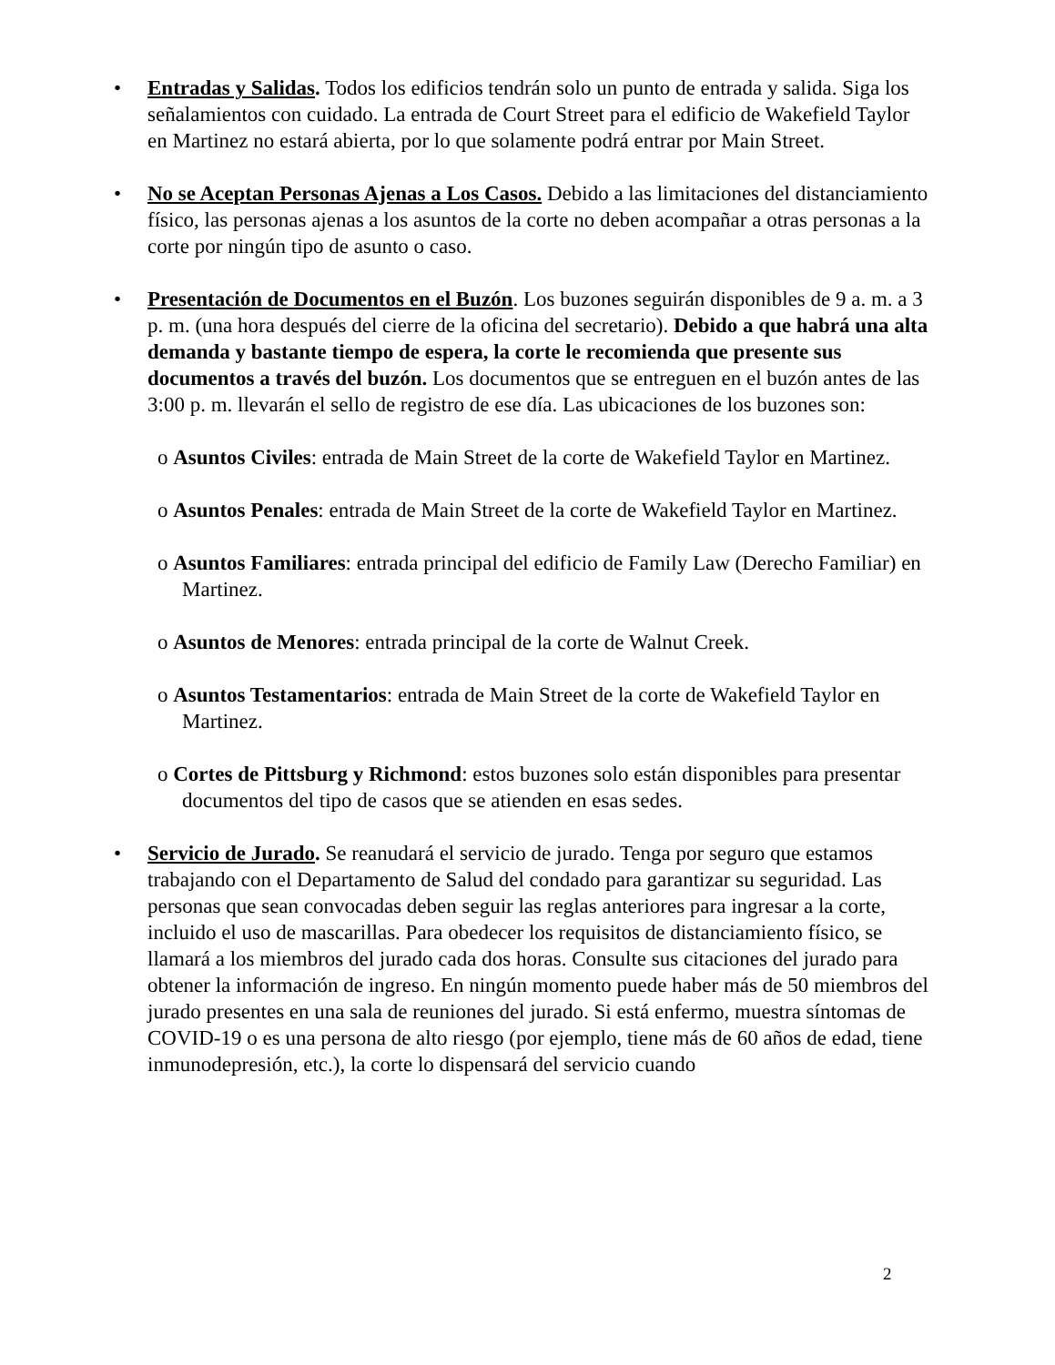• Entradas y Salidas. Todos los edificios tendrán solo un punto de entrada y salida. Siga los señalamientos con cuidado. La entrada de Court Street para el edificio de Wakefield Taylor en Martinez no estará abierta, por lo que solamente podrá entrar por Main Street.
• No se Aceptan Personas Ajenas a Los Casos. Debido a las limitaciones del distanciamiento físico, las personas ajenas a los asuntos de la corte no deben acompañar a otras personas a la corte por ningún tipo de asunto o caso.
• Presentación de Documentos en el Buzón. Los buzones seguirán disponibles de 9 a. m. a 3 p. m. (una hora después del cierre de la oficina del secretario). Debido a que habrá una alta demanda y bastante tiempo de espera, la corte le recomienda que presente sus documentos a través del buzón. Los documentos que se entreguen en el buzón antes de las 3:00 p. m. llevarán el sello de registro de ese día. Las ubicaciones de los buzones son:
o Asuntos Civiles: entrada de Main Street de la corte de Wakefield Taylor en Martinez.
o Asuntos Penales: entrada de Main Street de la corte de Wakefield Taylor en Martinez.
o Asuntos Familiares: entrada principal del edificio de Family Law (Derecho Familiar) en Martinez.
o Asuntos de Menores: entrada principal de la corte de Walnut Creek.
o Asuntos Testamentarios: entrada de Main Street de la corte de Wakefield Taylor en Martinez.
o Cortes de Pittsburg y Richmond: estos buzones solo están disponibles para presentar documentos del tipo de casos que se atienden en esas sedes.
• Servicio de Jurado. Se reanudará el servicio de jurado. Tenga por seguro que estamos trabajando con el Departamento de Salud del condado para garantizar su seguridad. Las personas que sean convocadas deben seguir las reglas anteriores para ingresar a la corte, incluido el uso de mascarillas. Para obedecer los requisitos de distanciamiento físico, se llamará a los miembros del jurado cada dos horas. Consulte sus citaciones del jurado para obtener la información de ingreso. En ningún momento puede haber más de 50 miembros del jurado presentes en una sala de reuniones del jurado. Si está enfermo, muestra síntomas de COVID-19 o es una persona de alto riesgo (por ejemplo, tiene más de 60 años de edad, tiene inmunodepresión, etc.), la corte lo dispensará del servicio cuando
2